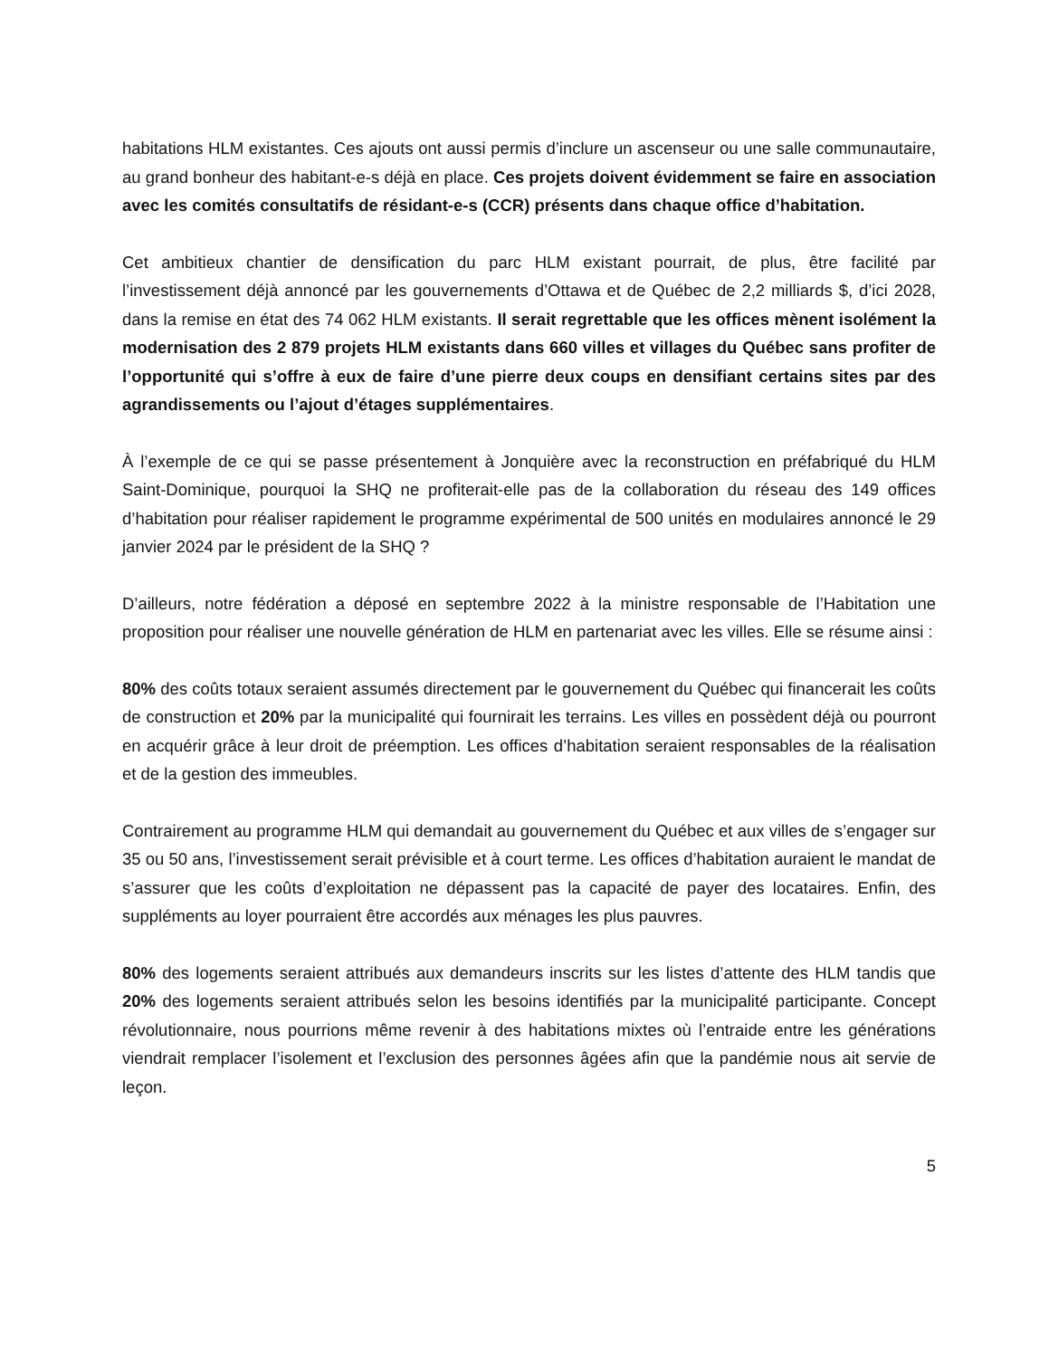habitations HLM existantes. Ces ajouts ont aussi permis d’inclure un ascenseur ou une salle communautaire, au grand bonheur des habitant-e-s déjà en place. Ces projets doivent évidemment se faire en association avec les comités consultatifs de résidant-e-s (CCR) présents dans chaque office d’habitation.
Cet ambitieux chantier de densification du parc HLM existant pourrait, de plus, être facilité par l’investissement déjà annoncé par les gouvernements d’Ottawa et de Québec de 2,2 milliards $, d’ici 2028, dans la remise en état des 74 062 HLM existants. Il serait regrettable que les offices mènent isolément la modernisation des 2 879 projets HLM existants dans 660 villes et villages du Québec sans profiter de l’opportunité qui s’offre à eux de faire d’une pierre deux coups en densifiant certains sites par des agrandissements ou l’ajout d’étages supplémentaires.
À l’exemple de ce qui se passe présentement à Jonquière avec la reconstruction en préfabriqué du HLM Saint-Dominique, pourquoi la SHQ ne profiterait-elle pas de la collaboration du réseau des 149 offices d’habitation pour réaliser rapidement le programme expérimental de 500 unités en modulaires annoncé le 29 janvier 2024 par le président de la SHQ ?
D’ailleurs, notre fédération a déposé en septembre 2022 à la ministre responsable de l’Habitation une proposition pour réaliser une nouvelle génération de HLM en partenariat avec les villes. Elle se résume ainsi :
80% des coûts totaux seraient assumés directement par le gouvernement du Québec qui financerait les coûts de construction et 20% par la municipalité qui fournirait les terrains. Les villes en possèdent déjà ou pourront en acquérir grâce à leur droit de préemption. Les offices d’habitation seraient responsables de la réalisation et de la gestion des immeubles.
Contrairement au programme HLM qui demandait au gouvernement du Québec et aux villes de s’engager sur 35 ou 50 ans, l’investissement serait prévisible et à court terme. Les offices d’habitation auraient le mandat de s’assurer que les coûts d’exploitation ne dépassent pas la capacité de payer des locataires. Enfin, des suppléments au loyer pourraient être accordés aux ménages les plus pauvres.
80% des logements seraient attribués aux demandeurs inscrits sur les listes d’attente des HLM tandis que 20% des logements seraient attribués selon les besoins identifiés par la municipalité participante. Concept révolutionnaire, nous pourrions même revenir à des habitations mixtes où l’entraide entre les générations viendrait remplacer l’isolement et l’exclusion des personnes âgées afin que la pandémie nous ait servie de leçon.
5